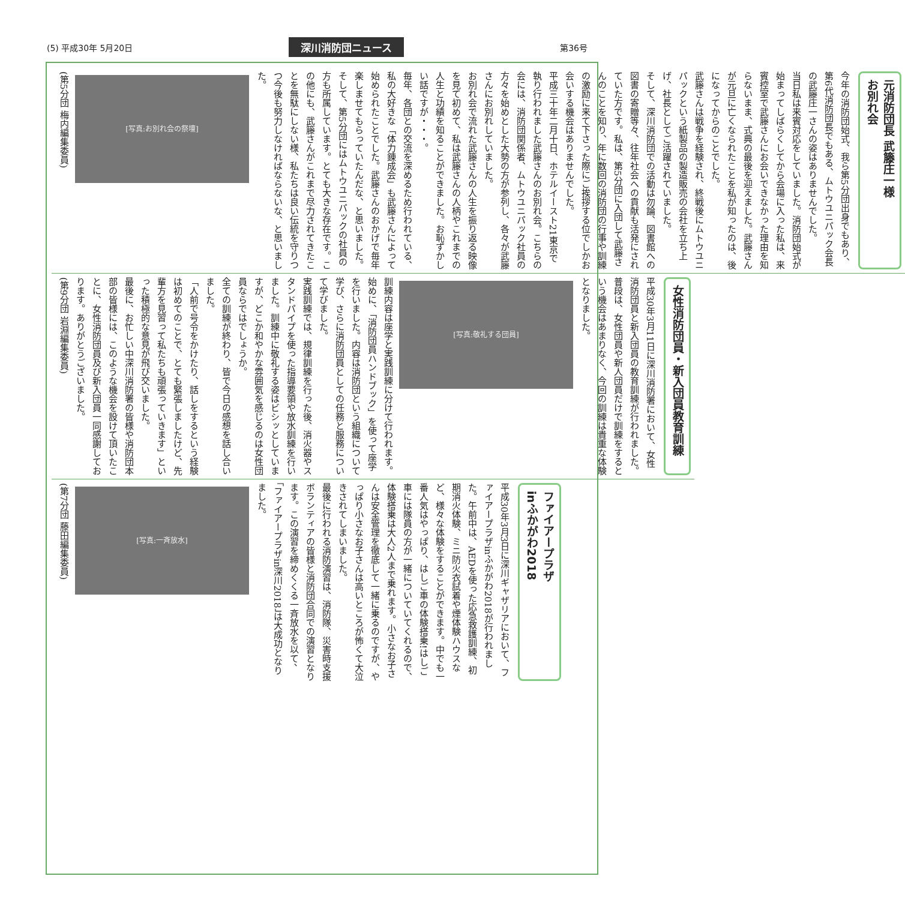(5) 平成30年 5月20日 深川消防団ニュース 第36号
元消防団長 武籐庄一様
お別れ会
今年の消防団始式、我ら第5分団出身でもあり、第6代消防団長でもある、ムトウユニパック会長の武籐庄一さんの姿はありませんでした。
当日私は来賓対応をしていました。消防団始式が始まってしばらくしてから会場に入った私は、来賓控室で武籐さんにお会いできなかった理由を知らないまま、式典の最後を迎えました。武籐さんが元旦に亡くなられたことを私が知ったのは、後になってからのことでした。
武籐さんは戦争を経験され、終戦後にムトウユニパックという紙製品の製造販売の会社を立ち上げ、社長としてご活躍されていました。
そして、深川消防団での活動は勿論、図書館への図書の寄贈等々、往年社会への貢献も活発にされていた方です。私は、第5分団に入団して武籐さんのことを知り、年に数回の消防団の行事や訓練の激励に来て下さった際にご挨拶する位でしかお会いする機会はありませんでした。
平成三十年二月十日、ホテルイースト21東京で執り行われました武籐さんのお別れ会。こちらの会には、消防団関係者、ムトウユニパック社員の方々を始めとした大勢の方が参列し、各々が武籐さんにお別れしていました。
お別れ会で流れた武籐さんの人生を振り返る映像を見て初めて、私は武籐さんの人柄やこれまでの人生と功績を知ることができました。お恥ずかしい話ですが・・・。
毎年、各団との交流を深めるため行われている、私の大好きな「体力錬成会」も武籐さんによって始められたことでした。武籐さんのおかげで毎年楽しませてもらっていたんだな、と思いました。そして、第5分団にはムトウユニパックの社員の方も所属しています。とても大きな存在です。この他にも、武籐さんがこれまで尽力されてきたことを無駄にしない様、私たちは良い伝統を守りつつ今後も努力しなければならないな、と思いました。
[写真:お別れ会の祭壇]
(第5分団 梅内編集委員)
女性消防団員・新入団員教育訓練
平成30年3月11日に深川消防署において、女性消防団員と新入団員の教育訓練が行われました。普段は、女性団員や新人団員だけで訓練をするという機会はあまりなく、今回の訓練は貴重な体験となりました。
[写真:敬礼する団員]
訓練内容は座学と実践訓練に分けて行われます。始めに、「消防団員ハンドブック」を使って座学を行いました。内容は消防団という組織について学び、さらに消防団員としての任務と服務について学びました。
実践訓練では、規律訓練を行った後、消火器やスタンドパイプを使った指導要領や放水訓練を行いました。訓練中に敬礼する姿はビシッとしていますが、どこか和やかな雰囲気を感じるのは女性団員ならではでしょうか。
全ての訓練が終わり、皆で今日の感想を話し合いました。
「人前で号令をかけたり、話しをするという経験は初めてのことで、とても緊張しましたけど、先輩方を見習って私たちも頑張っていきます」といった積極的な意見が飛び交いました。
最後に、お忙しい中深川消防署の皆様や消防団本部の皆様には、このような機会を設けて頂いたことに、女性消防団員及び新入団員一同感謝しております。ありがとうございました。
(第9分団 岩淵編集委員)
ファイアープラザ
inふかがわ2018
平成30年3月3日に深川ギャザリアにおいて、ファイアープラザinふかがわ2018が行われました。午前中は、AEDを使った応急救護訓練、初期消火体験、ミニ防火衣試着や煙体験ハウスなど、様々な体験をすることができます。中でも一番人気はやっぱり、はしご車の体験搭乗!はしご車には隊員の方が一緒についていてくれるので、体験搭乗は大人2人まで乗れます。小さなお子さんは安全管理を徹底して一緒に乗るのですが、やっぱり小さなお子さんは高いところが怖くて大泣きされてしまいました。
最後に行われる消防演習は、消防隊、災害時支援ボランティアの皆様と消防団合同での演習となります。この演習を締めくくる一斉放水を以て、「ファイアープラザin深川2018」は大成功となりました。
[写真:一斉放水]
(第7分団 藤田編集委員)